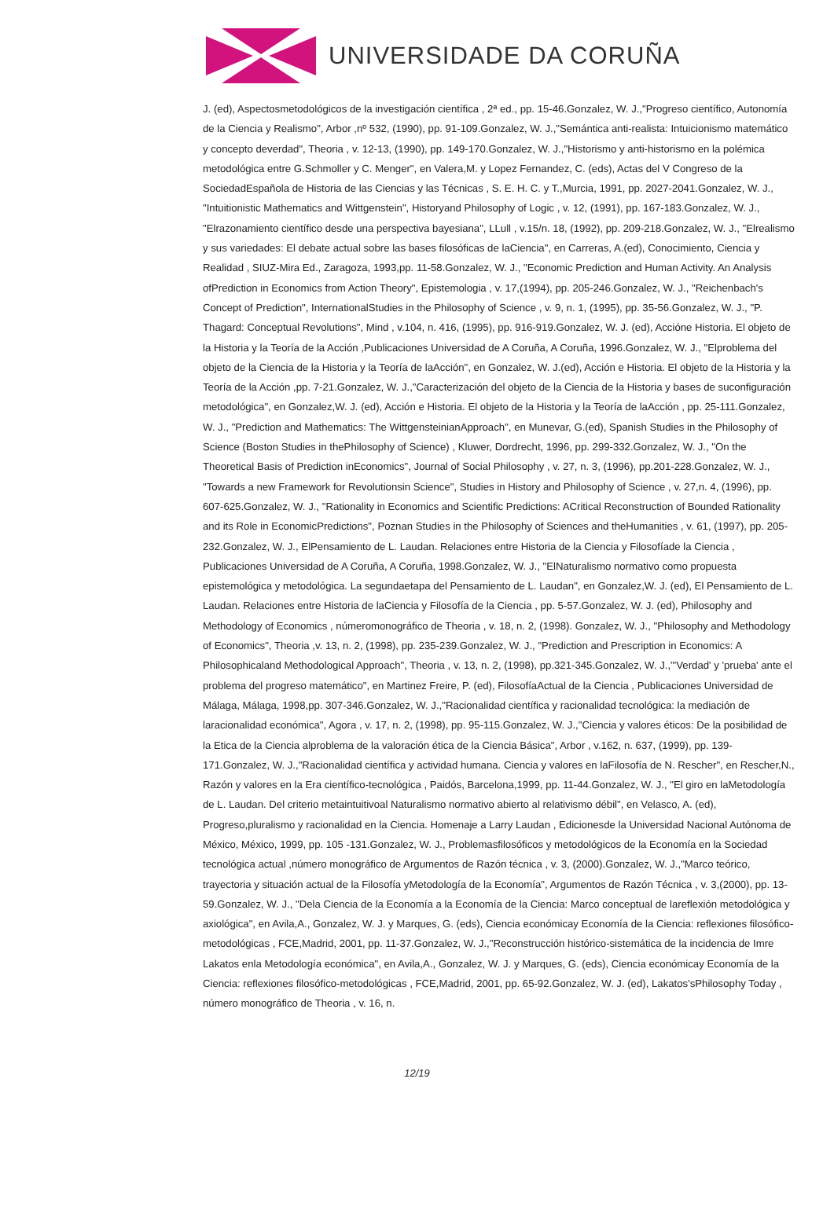UNIVERSIDADE DA CORUÑA
J. (ed), Aspectosmetodológicos de la investigación científica , 2ª ed., pp. 15-46.Gonzalez, W. J.,"Progreso científico, Autonomía de la Ciencia y Realismo", Arbor ,nº 532, (1990), pp. 91-109.Gonzalez, W. J.,"Semántica anti-realista: Intuicionismo matemático y concepto deverdad", Theoria , v. 12-13, (1990), pp. 149-170.Gonzalez, W. J.,"Historismo y anti-historismo en la polémica metodológica entre G.Schmoller y C. Menger", en Valera,M. y Lopez Fernandez, C. (eds), Actas del V Congreso de la SociedadEspañola de Historia de las Ciencias y las Técnicas , S. E. H. C. y T.,Murcia, 1991, pp. 2027-2041.Gonzalez, W. J., "Intuitionistic Mathematics and Wittgenstein", Historyand Philosophy of Logic , v. 12, (1991), pp. 167-183.Gonzalez, W. J., "Elrazonamiento científico desde una perspectiva bayesiana", LLull , v.15/n. 18, (1992), pp. 209-218.Gonzalez, W. J., "Elrealismo y sus variedades: El debate actual sobre las bases filosóficas de laCiencia", en Carreras, A.(ed), Conocimiento, Ciencia y Realidad , SIUZ-Mira Ed., Zaragoza, 1993,pp. 11-58.Gonzalez, W. J., "Economic Prediction and Human Activity. An Analysis ofPrediction in Economics from Action Theory", Epistemologia , v. 17,(1994), pp. 205-246.Gonzalez, W. J., "Reichenbach's Concept of Prediction", InternationalStudies in the Philosophy of Science , v. 9, n. 1, (1995), pp. 35-56.Gonzalez, W. J., "P. Thagard: Conceptual Revolutions", Mind , v.104, n. 416, (1995), pp. 916-919.Gonzalez, W. J. (ed), Accióne Historia. El objeto de la Historia y la Teoría de la Acción ,Publicaciones Universidad de A Coruña, A Coruña, 1996.Gonzalez, W. J., "Elproblema del objeto de la Ciencia de la Historia y la Teoría de laAcción", en Gonzalez, W. J.(ed), Acción e Historia. El objeto de la Historia y la Teoría de la Acción ,pp. 7-21.Gonzalez, W. J.,"Caracterización del objeto de la Ciencia de la Historia y bases de suconfiguración metodológica", en Gonzalez,W. J. (ed), Acción e Historia. El objeto de la Historia y la Teoría de laAcción , pp. 25-111.Gonzalez, W. J., "Prediction and Mathematics: The WittgensteinianApproach", en Munevar, G.(ed), Spanish Studies in the Philosophy of Science (Boston Studies in thePhilosophy of Science) , Kluwer, Dordrecht, 1996, pp. 299-332.Gonzalez, W. J., "On the Theoretical Basis of Prediction inEconomics", Journal of Social Philosophy , v. 27, n. 3, (1996), pp.201-228.Gonzalez, W. J., "Towards a new Framework for Revolutionsin Science", Studies in History and Philosophy of Science , v. 27,n. 4, (1996), pp. 607-625.Gonzalez, W. J., "Rationality in Economics and Scientific Predictions: ACritical Reconstruction of Bounded Rationality and its Role in EconomicPredictions", Poznan Studies in the Philosophy of Sciences and theHumanities , v. 61, (1997), pp. 205-232.Gonzalez, W. J., ElPensamiento de L. Laudan. Relaciones entre Historia de la Ciencia y Filosofíade la Ciencia , Publicaciones Universidad de A Coruña, A Coruña, 1998.Gonzalez, W. J., "ElNaturalismo normativo como propuesta epistemológica y metodológica. La segundaetapa del Pensamiento de L. Laudan", en Gonzalez,W. J. (ed), El Pensamiento de L. Laudan. Relaciones entre Historia de laCiencia y Filosofía de la Ciencia , pp. 5-57.Gonzalez, W. J. (ed), Philosophy and Methodology of Economics , númeromonográfico de Theoria , v. 18, n. 2, (1998). Gonzalez, W. J., "Philosophy and Methodology of Economics", Theoria ,v. 13, n. 2, (1998), pp. 235-239.Gonzalez, W. J., "Prediction and Prescription in Economics: A Philosophicaland Methodological Approach", Theoria , v. 13, n. 2, (1998), pp.321-345.Gonzalez, W. J.,"'Verdad' y 'prueba' ante el problema del progreso matemático", en Martinez Freire, P. (ed), FilosofíaActual de la Ciencia , Publicaciones Universidad de Málaga, Málaga, 1998,pp. 307-346.Gonzalez, W. J.,"Racionalidad científica y racionalidad tecnológica: la mediación de laracionalidad económica", Agora , v. 17, n. 2, (1998), pp. 95-115.Gonzalez, W. J.,"Ciencia y valores éticos: De la posibilidad de la Etica de la Ciencia alproblema de la valoración ética de la Ciencia Básica", Arbor , v.162, n. 637, (1999), pp. 139-171.Gonzalez, W. J.,"Racionalidad científica y actividad humana. Ciencia y valores en laFilosofía de N. Rescher", en Rescher,N., Razón y valores en la Era científico-tecnológica , Paidós, Barcelona,1999, pp. 11-44.Gonzalez, W. J., "El giro en laMetodología de L. Laudan. Del criterio metaintuitivoal Naturalismo normativo abierto al relativismo débil", en Velasco, A. (ed), Progreso,pluralismo y racionalidad en la Ciencia. Homenaje a Larry Laudan , Edicionesde la Universidad Nacional Autónoma de México, México, 1999, pp. 105 -131.Gonzalez, W. J., Problemasfilosóficos y metodológicos de la Economía en la Sociedad tecnológica actual ,número monográfico de Argumentos de Razón técnica , v. 3, (2000).Gonzalez, W. J.,"Marco teórico, trayectoria y situación actual de la Filosofía yMetodología de la Economía", Argumentos de Razón Técnica , v. 3,(2000), pp. 13-59.Gonzalez, W. J., "Dela Ciencia de la Economía a la Economía de la Ciencia: Marco conceptual de lareflexión metodológica y axiológica", en Avila,A., Gonzalez, W. J. y Marques, G. (eds), Ciencia económicay Economía de la Ciencia: reflexiones filosófico-metodológicas , FCE,Madrid, 2001, pp. 11-37.Gonzalez, W. J.,"Reconstrucción histórico-sistemática de la incidencia de Imre Lakatos enla Metodología económica", en Avila,A., Gonzalez, W. J. y Marques, G. (eds), Ciencia económicay Economía de la Ciencia: reflexiones filosófico-metodológicas , FCE,Madrid, 2001, pp. 65-92.Gonzalez, W. J. (ed), Lakatos'sPhilosophy Today , número monográfico de Theoria , v. 16, n.
12/19